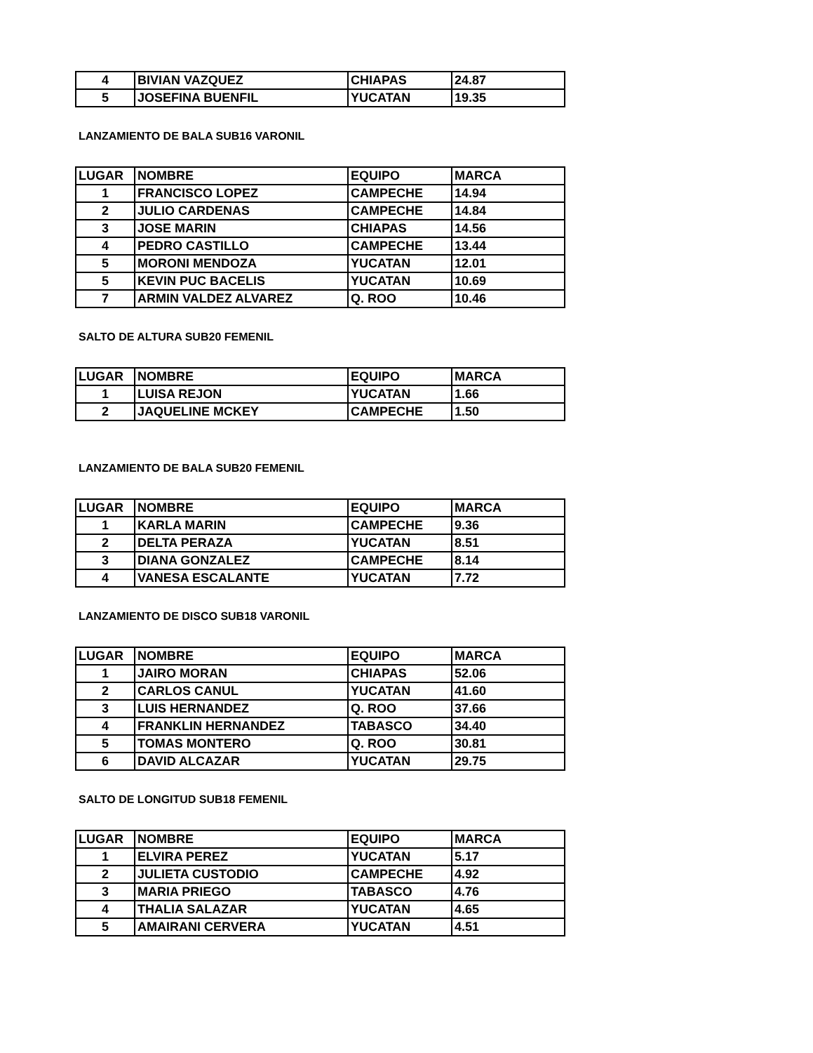| 4 | BIVIAN VAZQUEZ | CHIAPAS | 24.87 |
| 5 | JOSEFINA BUENFIL | YUCATAN | 19.35 |
LANZAMIENTO DE BALA SUB16 VARONIL
| LUGAR | NOMBRE | EQUIPO | MARCA |
| 1 | FRANCISCO LOPEZ | CAMPECHE | 14.94 |
| 2 | JULIO CARDENAS | CAMPECHE | 14.84 |
| 3 | JOSE MARIN | CHIAPAS | 14.56 |
| 4 | PEDRO CASTILLO | CAMPECHE | 13.44 |
| 5 | MORONI MENDOZA | YUCATAN | 12.01 |
| 5 | KEVIN PUC BACELIS | YUCATAN | 10.69 |
| 7 | ARMIN VALDEZ ALVAREZ | Q. ROO | 10.46 |
SALTO DE ALTURA SUB20 FEMENIL
| LUGAR | NOMBRE | EQUIPO | MARCA |
| 1 | LUISA REJON | YUCATAN | 1.66 |
| 2 | JAQUELINE MCKEY | CAMPECHE | 1.50 |
LANZAMIENTO DE BALA SUB20 FEMENIL
| LUGAR | NOMBRE | EQUIPO | MARCA |
| 1 | KARLA MARIN | CAMPECHE | 9.36 |
| 2 | DELTA PERAZA | YUCATAN | 8.51 |
| 3 | DIANA GONZALEZ | CAMPECHE | 8.14 |
| 4 | VANESA ESCALANTE | YUCATAN | 7.72 |
LANZAMIENTO DE DISCO SUB18 VARONIL
| LUGAR | NOMBRE | EQUIPO | MARCA |
| 1 | JAIRO MORAN | CHIAPAS | 52.06 |
| 2 | CARLOS CANUL | YUCATAN | 41.60 |
| 3 | LUIS HERNANDEZ | Q. ROO | 37.66 |
| 4 | FRANKLIN HERNANDEZ | TABASCO | 34.40 |
| 5 | TOMAS MONTERO | Q. ROO | 30.81 |
| 6 | DAVID ALCAZAR | YUCATAN | 29.75 |
SALTO DE LONGITUD SUB18 FEMENIL
| LUGAR | NOMBRE | EQUIPO | MARCA |
| 1 | ELVIRA PEREZ | YUCATAN | 5.17 |
| 2 | JULIETA CUSTODIO | CAMPECHE | 4.92 |
| 3 | MARIA PRIEGO | TABASCO | 4.76 |
| 4 | THALIA SALAZAR | YUCATAN | 4.65 |
| 5 | AMAIRANI CERVERA | YUCATAN | 4.51 |